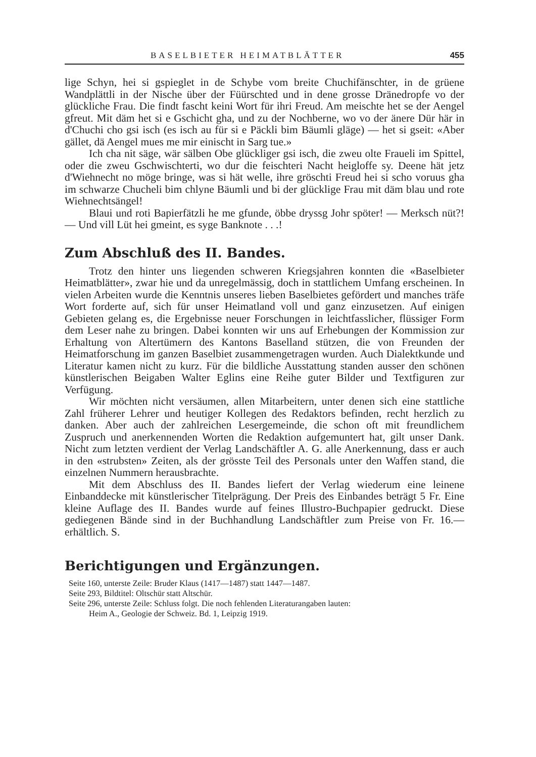BASELBIETER HEIMATBLÄTTER 455
lige Schyn, hei si gspieglet in de Schybe vom breite Chuchifänschter, in de grüene Wandplättli in der Nische über der Füürschted und in dene grosse Dränedropfe vo der glückliche Frau. Die findt fascht keini Wort für ihri Freud. Am meischte het se der Aengel gfreut. Mit däm het si e Gschicht gha, und zu der Nochberne, wo vo der änere Dür här in d'Chuchi cho gsi isch (es isch au für si e Päckli bim Bäumli gläge) — het si gseit: «Aber gället, dä Aengel mues me mir einischt in Sarg tue.»
Ich cha nit säge, wär sälben Obe glückliger gsi isch, die zweu olte Fraueli im Spittel, oder die zweu Gschwischterti, wo dur die feischteri Nacht heigloffe sy. Deene hät jetz d'Wiehnecht no möge bringe, was si hät welle, ihre gröschti Freud hei si scho voruus gha im schwarze Chucheli bim chlyne Bäumli und bi der glücklige Frau mit däm blau und rote Wiehnechtsängel!
Blaui und roti Bapierfätzli he me gfunde, öbbe dryssg Johr spöter! — Merksch nüt?! — Und vill Lüt hei gmeint, es syge Banknote . . .!
Zum Abschluß des II. Bandes.
Trotz den hinter uns liegenden schweren Kriegsjahren konnten die «Baselbieter Heimatblätter», zwar hie und da unregelmässig, doch in stattlichem Umfang erscheinen. In vielen Arbeiten wurde die Kenntnis unseres lieben Baselbietes gefördert und manches träfe Wort forderte auf, sich für unser Heimatland voll und ganz einzusetzen. Auf einigen Gebieten gelang es, die Ergebnisse neuer Forschungen in leichtfasslicher, flüssiger Form dem Leser nahe zu bringen. Dabei konnten wir uns auf Erhebungen der Kommission zur Erhaltung von Altertümern des Kantons Baselland stützen, die von Freunden der Heimatforschung im ganzen Baselbiet zusammengetragen wurden. Auch Dialektkunde und Literatur kamen nicht zu kurz. Für die bildliche Ausstattung standen ausser den schönen künstlerischen Beigaben Walter Eglins eine Reihe guter Bilder und Textfiguren zur Verfügung.
Wir möchten nicht versäumen, allen Mitarbeitern, unter denen sich eine stattliche Zahl früherer Lehrer und heutiger Kollegen des Redaktors befinden, recht herzlich zu danken. Aber auch der zahlreichen Lesergemeinde, die schon oft mit freundlichem Zuspruch und anerkennenden Worten die Redaktion aufgemuntert hat, gilt unser Dank. Nicht zum letzten verdient der Verlag Landschäftler A. G. alle Anerkennung, dass er auch in den «strubsten» Zeiten, als der grösste Teil des Personals unter den Waffen stand, die einzelnen Nummern herausbrachte.
Mit dem Abschluss des II. Bandes liefert der Verlag wiederum eine leinene Einbanddecke mit künstlerischer Titelprägung. Der Preis des Einbandes beträgt 5 Fr. Eine kleine Auflage des II. Bandes wurde auf feines Illustro-Buchpapier gedruckt. Diese gediegenen Bände sind in der Buchhandlung Landschäftler zum Preise von Fr. 16.— erhältlich. S.
Berichtigungen und Ergänzungen.
Seite 160, unterste Zeile: Bruder Klaus (1417—1487) statt 1447—1487.
Seite 293, Bildtitel: Oltschür statt Altschür.
Seite 296, unterste Zeile: Schluss folgt. Die noch fehlenden Literaturangaben lauten:
Heim A., Geologie der Schweiz. Bd. 1, Leipzig 1919.